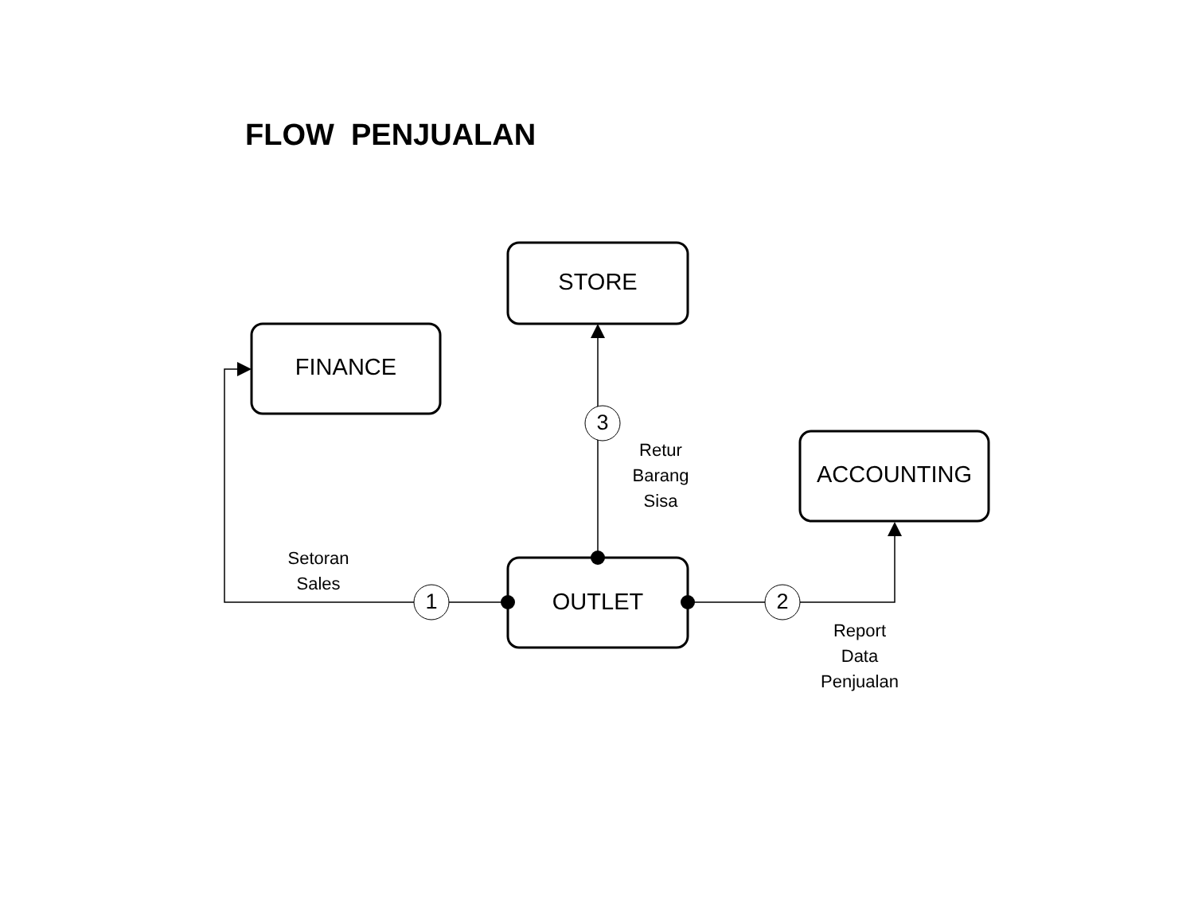FLOW PENJUALAN
STORE
FINANCE
ACCOUNTING
OUTLET
1 2
3
Retur
Barang
Sisa
Setoran
Sales
Report
Data
Penjualan